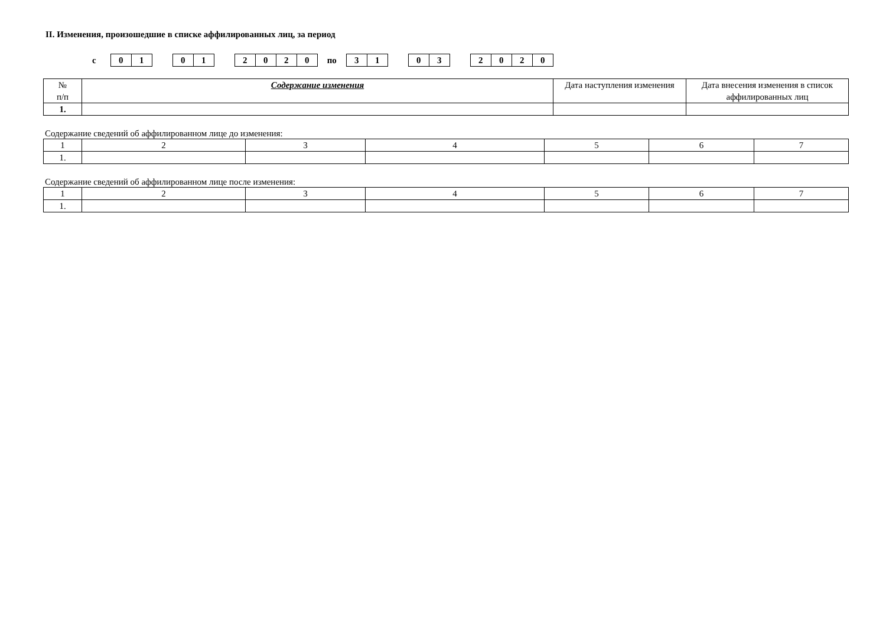II. Изменения, произошедшие в списке аффилированных лиц, за период
с
01 01 2020
по
31 03 2020
| № п/п | Содержание изменения | Дата наступления изменения | Дата внесения изменения в список аффилированных лиц |
| --- | --- | --- | --- |
| 1. | | | |
Содержание сведений об аффилированном лице до изменения:
| 1 | 2 | 3 | 4 | 5 | 6 | 7 |
| 1. | | | | | | |
Содержание сведений об аффилированном лице после изменения:
| 1 | 2 | 3 | 4 | 5 | 6 | 7 |
| 1. | | | | | | |